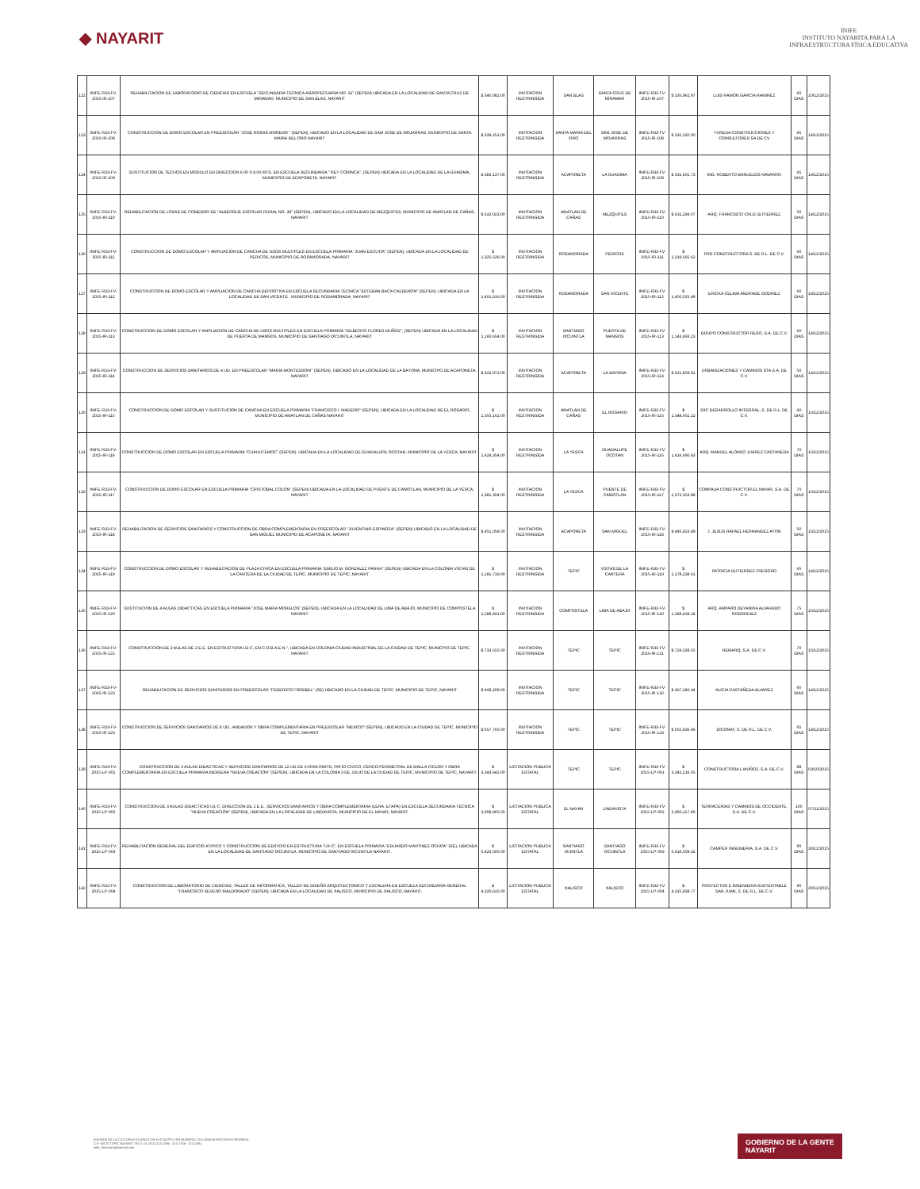◆ NAYARIT
INIFE
INSTITUTO NAYARITA PARA LA
INFRAESTRUCTURA FÍSICA EDUCATIVA
| 122 | INIFE-R33-FV-2015-IR-107 | REHABILITACION DE LABORATORIO DE CIENCIAS EN ESCUELA "SECUNDARIA TECNICA AGROPECUARIA NO. 31" (SEPEN) UBICADA EN LA LOCALIDAD DE SANTA CRUZ DE MIRAMAR, MUNICIPIO DE SAN BLAS, NAYARIT | $ 340,082.00 | INVITACION RESTRINGIDA | SAN BLAS | SANTA CRUZ DE MIRAMAR | INIFE-R33-FV-2015-IR-107 | $ 335,962.97 | LUIS RAMON GARCIA RAMIREZ | 60 DIAS | 10/12/2015 |
| 123 | INIFE-R33-FV-2015-IR-108 | CONSTRUCCION DE DOMO ESCOLAR EN PREESCOLAR "JOSE ROSAS MORENO " (SEPEN), UBICADO EN LA LOCALIDAD DE SAM JOSE DE MOJARRAS, MUNICIPIO DE SANTA MARIA DEL ORO NAYARIT | $ 339,251.00 | INVITACION RESTRINGIDA | SANTA MARIA DEL ORO | SAN JOSE DE MOJARRAS | INIFE-R33-FV-2015-IR-108 | $ 335,320.00 | YURESA CONSTRUCCIONES Y CONSULTORES SA DE CV | 45 DIAS | 14/12/2015 |
| 124 | INIFE-R33-FV-2015-IR-109 | SUSTITUCION DE TECHOS EN MODULO EN DIRECCION 6.00 X 8.00 MTS. EN ESCUELA SECUNDARIA " REY CORINCA", (SEPEN) UBICADA EN LA LOCALIDAD DE LA GUASIMA, MUNICIPIO DE ACAPONETA, NAYARIT | $ 383,137.00 | INVITACION RESTRINGIDA | ACAPONETA | LA GUASIMA | INIFE-R33-FV-2015-IR-109 | $ 331,601.73 | ING. ROBERTO BANUELOS NAVARRO | 45 DIAS | 14/12/2015 |
| 125 | INIFE-R33-FV-2015-IR-110 | REHABILITACION DE LOSAS DE COMEDOR DE "ALBERGUE ESCOLAR RURAL NO. 39" (SEPEN), UBICADO EN LA LOCALIDAD DE MEZQUITES, MUNICIPIO DE AMATLAN DE CAÑAS, NAYARIT | $ 632,023.00 | INVITACION RESTRINGIDA | AMATLAN DE CAÑAS | MEZQUITES | INIFE-R33-FV-2015-IR-110 | $ 631,299.07 | ARQ. FRANCISCO CRUZ GUTIERREZ | 50 DIAS | 14/12/2015 |
| 126 | INIFE-R33-FV-2015-IR-111 | CONSTRUCCION DE DOMO ESCOLAR Y AMPLIACION DE CANCHA DE USOS MULTIPLES EN ESCUELA PRIMARIA "JUAN ESCUTIA" (SEPEN), UBICADA EN LA LOCALIDAD DE PERICOS, MUNICIPIO DE ROSAMORADA, NAYARIT | $ 1,325,536.00 | INVITACION RESTRINGIDA | ROSAMORADA | PERICOS | INIFE-R33-FV-2015-IR-111 | $ 1,319,565.62 | PRR CONSTRUCTORA S. DE R.L. DE C.V. | 60 DIAS | 14/12/2015 |
| 127 | INIFE-R33-FV-2015-IR-112 | CONSTRUCCION DE DOMO ESCOLAR Y AMPLIACION DE CANCHA DEPORTIVA EN ESCUELA SECUNDARIA TECNICA "ESTEBAN BACA CALDERON" (SEPEN), UBICADA EN LA LOCALIDAD DE SAN VICENTE , MUNICIPIO DE ROSAMORADA, NAYARIT | $ 1,401,616.00 | INVITACION RESTRINGIDA | ROSAMORADA | SAN VICENTE | INIFE-R33-FV-2015-IR-112 | $ 1,400,025.49 | ERICKA CELINA ANDRADE GODINEZ | 60 DIAS | 14/12/2015 |
| 128 | INIFE-R33-FV-2015-IR-113 | CONSTRUCCION DE DOMO ESCOLAR Y AMPLIACION DE CANCHA DE USOS MULTIPLES EN ESCUELA PRIMARIA "GILBERTO FLORES MUÑOZ", (SEPEN) UBICADA EN LA LOCALIDAD DE PUERTA DE MANGOS, MUNICIPIO DE SANTIAGO IXCUINTLA, NAYARIT | $ 1,160,654.00 | INVITACION RESTRINGIDA | SANTIAGO IXCUINTLA | PUERTA DE MANGOS | INIFE-R33-FV-2015-IR-113 | $ 1,143,693.23 | GRUPO CONSTRUCTOR RESO, S.A. DE C.V. | 60 DIAS | 14/12/2015 |
| 129 | INIFE-R33-FV-2015-IR-114 | CONSTRUCCION DE SERVICIOS SANITARIOS DE 4 UD. EN PREESCOLAR "MARIA MONTESSORI" (SEPEN), UBICADO EN LA LOCALIDAD DE LA BAYONA, MUNICIPO DE ACAPONETA, NAYARIT | $ 422,972.00 | INVITACION RESTRINGIDA | ACAPONETA | LA BAYONA | INIFE-R33-FV-2015-IR-114 | $ 421,859.91 | URBANIZACIONES Y CAMINOS STA S.A. DE C.V. | 50 DIAS | 14/12/2015 |
| 130 | INIFE-R33-FV-2015-IR-115 | CONSTRUCCION DE DOMO ESCOLAR Y SUSTITUCION DE CANCHA EN ESCUELA PRIMARIA "FRANCISCO I. MADERO" (SEPEN), UBICADA EN LA LOCALIDAD DE EL ROSARIO, MUNICIPIO DE AMATLAN DE CAÑAS NAYARIT | $ 1,355,162.00 | INVITACION RESTRINGIDA | AMATLAN DE CAÑAS | EL ROSARIO | INIFE-R33-FV-2015-IR-115 | $ 1,348,651.22 | SIIC DESARROLLO INTEGRAL, S. DE R.L. DE C.V. | 60 DIAS | 15/12/2015 |
| 131 | INIFE-R33-FV-2015-IR-116 | CONSTRUCCION DE DOMO ESCOLAR EN ESCUELA PRIMARIA "CUAUHTEMOC" (SEPEN), UBICADA EN LA LOCALIDAD DE GUADALUPE OCOTAN, MUNICIPIO DE LA YESCA, NAYARIT. | $ 1,424,354.00 | INVITACION RESTRINGIDA | LA YESCA | GUADALUPE OCOTAN | INIFE-R33-FV-2015-IR-116 | $ 1,416,690.43 | ARQ. MANUEL ALONSO JUAREZ CASTANEDA | 70 DIAS | 15/12/2015 |
| 132 | INIFE-R33-FV-2015-IR-117 | CONSTRUCCION DE DOMO ESCOLAR EN ESCUELA PRIMARIA "CRISTOBAL COLON" (SEPEN) UBICADA EN LA LOCALIDAD DE PUENTE DE CAMOTLAN, MUNICIPIO DE LA YESCA, NAYARIT | $ 1,381,304.00 | INVITACION RESTRINGIDA | LA YESCA | PUENTE DE CAMOTLAN | INIFE-R33-FV-2015-IR-117 | $ 1,372,353.88 | COMPA¡IA CONSTRUCTOR EL NAYAR, S.A. DE C.V. | 70 DIAS | 15/12/2015 |
| 133 | INIFE-R33-FV-2015-IR-118 | REHABILITACION DE SERVICIOS SANITARIOS Y CONSTRUCCION DE OBRA COMPLEMENTARIA EN PREESCOLAR "JUVENTINO ESPINOZA" (SEPEN) UBICADO EN LA LOCALIDAD DE SAN MIGUEL MUNICIPIO DE ACAPONETA, NAYARIT | $ 451,058.00 | INVITACION RESTRINGIDA | ACAPONETA | SAN MIGUEL | INIFE-R33-FV-2015-IR-118 | $ 445,423.89 | J. JESUS RAFAEL HERNANDEZ AYON | 50 DIAS | 15/12/2015 |
| 134 | INIFE-R33-FV-2015-IR-119 | CONSTRUCCION DE DOMO ESCOLAR Y REHABILITACION DE PLAZA CIVICA EN ESCUELA PRIMARIA "EMILIO M. GONZALEZ PARRA" (SEPEN) UBICADA EN LA COLONIA VISTAS DE LA CANTERA DE LA CIUDAD DE TEPIC, MUNICIPIO DE TEPIC, NAYARIT | $ 1,181,719.00 | INVITACION RESTRINGIDA | TEPIC | VISTAS DE LA CANTERA | INIFE-R33-FV-2015-IR-119 | $ 1,178,238.61 | PATRICIA GUTIERREZ FREGOSO | 65 DIAS | 14/12/2015 |
| 135 | INIFE-R33-FV-2015-IR-120 | SUSTITUCION DE 4 AULAS DIDACTICAS EN ESCUELA PRIMARIA "JOSE MARIA MORELOS" (SEPEN), UBICADA EN LA LOCALIDAD DE LIMA DE ABAJO, MUNICIPIO DE COMPOSTELA NAYARIT | $ 1,588,931.00 | INVITACION RESTRINGIDA | COMPOSTELA | LIMA DE ABAJO | INIFE-R33-FV-2015-IR-120 | $ 1,588,428.18 | ARQ. AMPARO DEYANIRA ALVARADO RODRIGUEZ | 75 DIAS | 15/12/2015 |
| 136 | INIFE-R33-FV-2015-IR-121 | CONSTRUCCION DE 2 AULAS DE 2 E.E. EN ESTRUCTURA U2-C, EN C.O.B.A.E.N.", UBICADA EN COLONIA CIUDAD INDUSTRIAL DE LA CIUDAD DE TEPIC, MUNICPIO DE TEPIC, NAYARIT | $ 733,555.00 | INVITACION RESTRINGIDA | TEPIC | TEPIC | INIFE-R33-FV-2015-IR-121 | $ 729,339.55 | REMARQ, S.A. DE C.V. | 70 DIAS | 15/12/2015 |
| 137 | INIFE-R33-FV-2015-IR-122 | REHABILITACION DE SERVICIOS SANITARIOS EN PREESCOLAR "FEDERICO FROEBEL" (SE) UBICADO EN LA CIUDAD DE TEPIC, MUNICIPIO DE TEPIC, NAYARIT | $ 468,208.00 | INVITACION RESTRINGIDA | TEPIC | TEPIC | INIFE-R33-FV-2015-IR-122 | $ 467,186.44 | ALICIA CASTAÑEDA ALVAREZ | 60 DIAS | 14/12/2015 |
| 138 | INIFE-R33-FV-2015-IR-123 | CONSTRUCCION DE SERVICIOS SANITARIOS DE 8 UD., ANDADOR Y OBRA COMPLEMENTARIA EN PREESCOLAR "MEXICO" (SEPEN), UBICADO EN LA CIUDAD DE TEPIC, MUNICIPIO DE TEPIC, NAYARIT | $ 657,766.00 | INVITACION RESTRINGIDA | TEPIC | TEPIC | INIFE-R33-FV-2015-IR-123 | $ 655,836.46 | DICONAY, S. DE R.L. DE C.V. | 65 DIAS | 14/12/2015 |
| 139 | INIFE-R33-FV-2015-LP-001 | CONSTRUCCION DE 3 AULAS DIDACTICAS Y SERVICIOS SANITARIOS DE 12 UD DE 6.00X8.00MTS, PATIO CIVICO, CERCO PERIMETRAL DE MALLA CICLON Y OBRA COMPLEMENTARIA EN ESCUELA PRIMARIA INDIGENA "NUEVA CREACION" (SEPEN), UBICADA EN LA COLONIA 3 DE JULIO DE LA CIUDAD DE TEPIC, MUNICIPIO DE TEPIC, NAYARIT. | $ 3,343,642.00 | LICITACION PUBLICA ESTATAL | TEPIC | TEPIC | INIFE-R33-FV-2015-LP-001 | $ 3,342,216.55 | CONSTRUCTORA L MUÑOZ, S.A. DE C.V. | 88 DIAS | 03/10/2015 |
| 140 | INIFE-R33-FV-2015-LP-002 | CONSTRUCCION DE 3 AULAS DIDACTICAS U1-C, DIRECCION DE 2 E.E., SERVICIOS SANITARIOS Y OBRA COMPLEMENTARIA (1ERA. ETAPA) EN ESCUELA SECUNDARIA TECNICA "NUEVA CREACION" (SEPEN), UBICADA EN LA LOCALIDAD DE LINDAVISTA, MUNICIPIO DE EL NAYAR, NAYARIT. | $ 3,908,965.00 | LICITACION PUBLICA ESTATAL | EL NAYAR | LINDAVISTA | INIFE-R33-FV-2015-LP-002 | $ 3,895,117.89 | TERRACERIAS Y CAMINOS DE OCCIDENTE, S.A. DE C.V. | 100 DIAS | 07/11/2015 |
| 141 | INIFE-R33-FV-2015-LP-003 | REHABILITACION GENERAL DEL EDIFICIO ATIPICO Y CONSTRUCCION DE EDIFICIO EN ESTRUCTURA "U3-C", EN ESCUELA PRIMARIA "EDUARDO MARTINEZ OCHOA" (SE), UBICADA EN LA LOCALIDAD DE SANTIAGO IXCUINTLA, MUNICIPIO DE SANTIAGO IXCUINTLA NAYARIT. | $ 6,423,505.00 | LICITACION PUBLICA ESTATAL | SANTIAGO IXUINTLA | SANTIAGO IXCUINTLA | INIFE-R33-FV-2015-LP-003 | $ 6,416,509.32 | CAMPER INGENIERIA, S.A. DE C.V. | 90 DIAS | 30/12/2015 |
| 142 | INIFE-R33-FV-2015-LP-004 | CONSTRUCCION DE LABORATORIO DE CIENCIAS, TALLER DE INFORMATICA, TALLER DE DISEÑO ARQUITECTONICO Y ESCALERA EN ESCUELA SECUNDARIA GENERAL "FRANCISCO SEVERO MALDONADO" (SEPEN), UBICADA EN LA LOCALIDAD DE XALISCO, MUNICIPIO DE XALISCO, NAYARIT. | $ 4,320,615.00 | LICITACION PUBLICA ESTATAL | XALISCO | XALISCO | INIFE-R33-FV-2015-LP-004 | $ 4,315,939.77 | PROYECTOS E INGENIERIA SUSTENTABLE SAN JUAN, S. DE R.L. DE C.V. | 90 DIAS | 30/12/2015 |
AVENIDA DE LA CULTURA ESQUINA CON EUCALIPTO SIN NÚMERO, COLONIA BURÓCRATAS FEDERAL
C.P. 63170 TEPIC NAYARIT TELS. 01 (311) 213 1596 - 213 1768 - 213 2381
inife_direccion@hotmail.com
GOBIERNO DE LA GENTE
NAYARIT